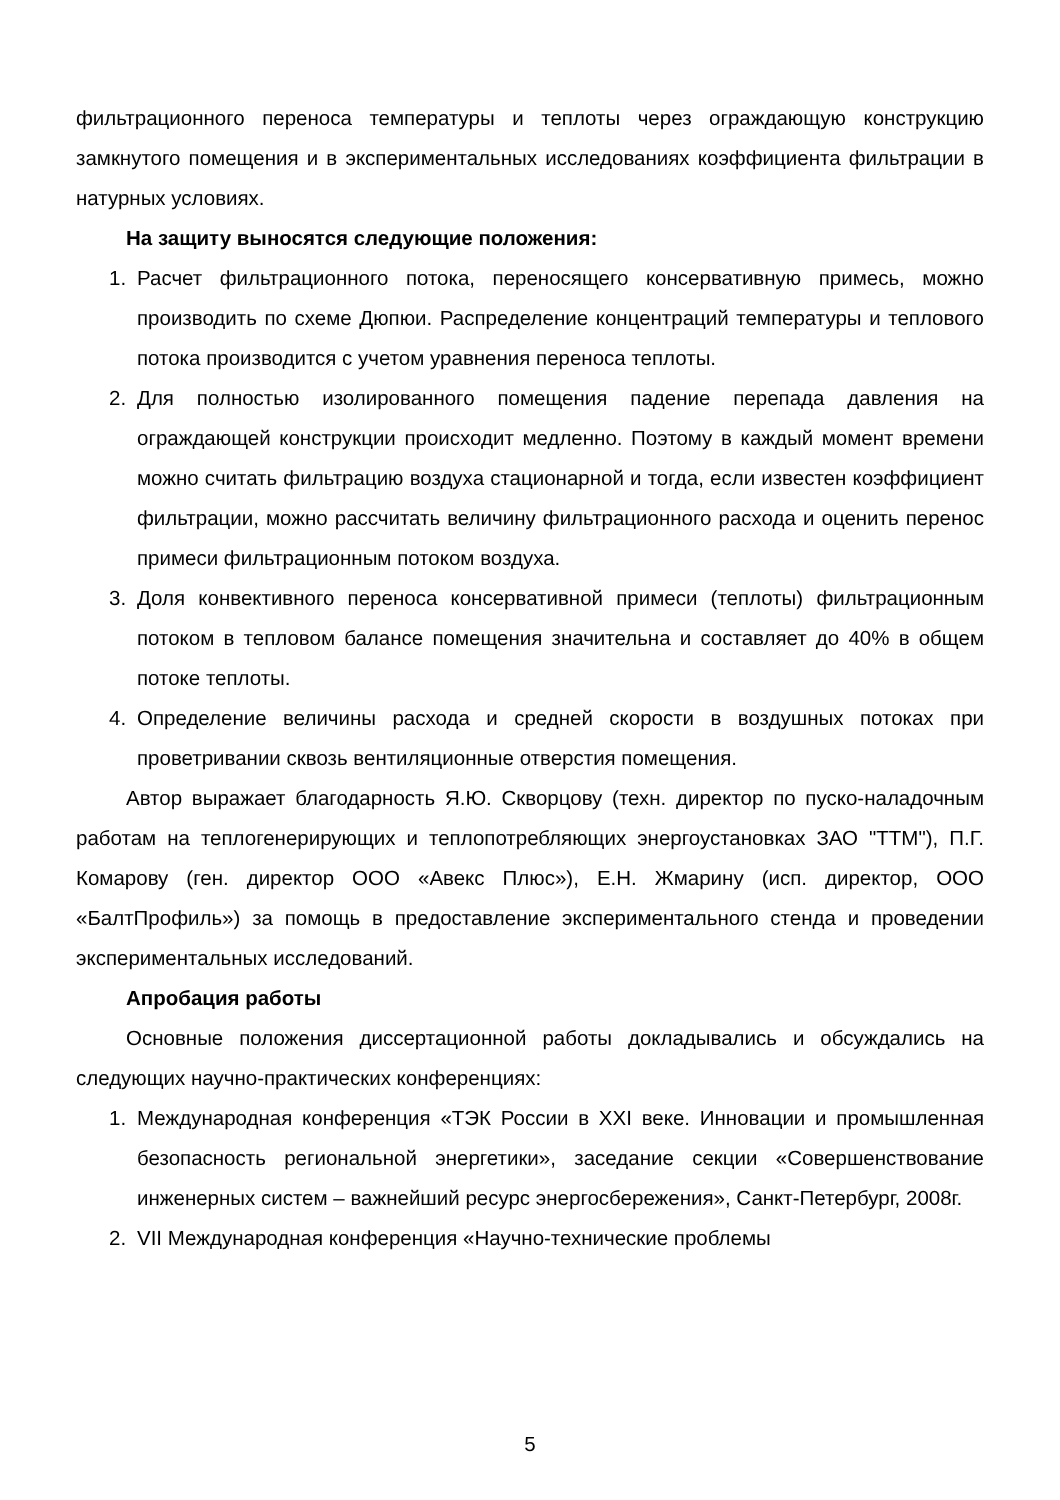фильтрационного переноса температуры и теплоты через ограждающую конструкцию замкнутого помещения и в экспериментальных исследованиях коэффициента фильтрации в натурных условиях.
На защиту выносятся следующие положения:
1. Расчет фильтрационного потока, переносящего консервативную примесь, можно производить по схеме Дюпюи. Распределение концентраций температуры и теплового потока производится с учетом уравнения переноса теплоты.
2. Для полностью изолированного помещения падение перепада давления на ограждающей конструкции происходит медленно. Поэтому в каждый момент времени можно считать фильтрацию воздуха стационарной и тогда, если известен коэффициент фильтрации, можно рассчитать величину фильтрационного расхода и оценить перенос примеси фильтрационным потоком воздуха.
3. Доля конвективного переноса консервативной примеси (теплоты) фильтрационным потоком в тепловом балансе помещения значительна и составляет до 40% в общем потоке теплоты.
4. Определение величины расхода и средней скорости в воздушных потоках при проветривании сквозь вентиляционные отверстия помещения.
Автор выражает благодарность Я.Ю. Скворцову (техн. директор по пуско-наладочным работам на теплогенерирующих и теплопотребляющих энергоустановках ЗАО "ТТМ"), П.Г. Комарову (ген. директор ООО «Авекс Плюс»), Е.Н. Жмарину (исп. директор, ООО «БалтПрофиль») за помощь в предоставление экспериментального стенда и проведении экспериментальных исследований.
Апробация работы
Основные положения диссертационной работы докладывались и обсуждались на следующих научно-практических конференциях:
1. Международная конференция «ТЭК России в XXI веке. Инновации и промышленная безопасность региональной энергетики», заседание секции «Совершенствование инженерных систем – важнейший ресурс энергосбережения», Санкт-Петербург, 2008г.
2. VII Международная конференция «Научно-технические проблемы
5